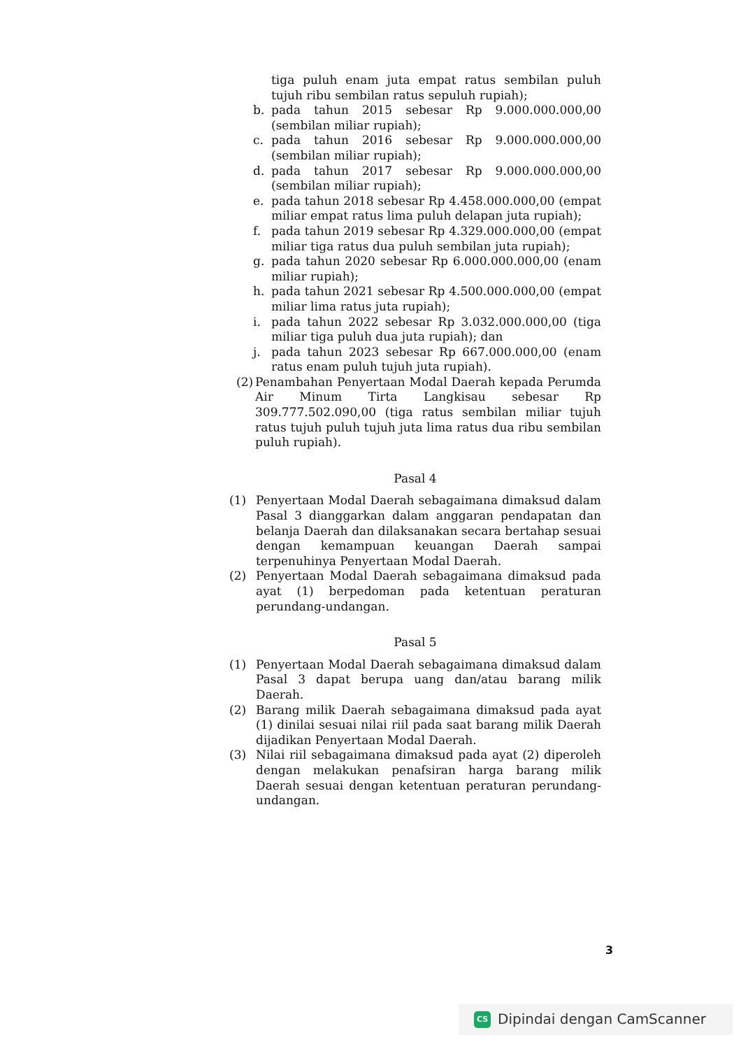tiga puluh enam juta empat ratus sembilan puluh tujuh ribu sembilan ratus sepuluh rupiah);
b. pada tahun 2015 sebesar Rp 9.000.000.000,00 (sembilan miliar rupiah);
c. pada tahun 2016 sebesar Rp 9.000.000.000,00 (sembilan miliar rupiah);
d. pada tahun 2017 sebesar Rp 9.000.000.000,00 (sembilan miliar rupiah);
e. pada tahun 2018 sebesar Rp 4.458.000.000,00 (empat miliar empat ratus lima puluh delapan juta rupiah);
f. pada tahun 2019 sebesar Rp 4.329.000.000,00 (empat miliar tiga ratus dua puluh sembilan juta rupiah);
g. pada tahun 2020 sebesar Rp 6.000.000.000,00 (enam miliar rupiah);
h. pada tahun 2021 sebesar Rp 4.500.000.000,00 (empat miliar lima ratus juta rupiah);
i. pada tahun 2022 sebesar Rp 3.032.000.000,00 (tiga miliar tiga puluh dua juta rupiah); dan
j. pada tahun 2023 sebesar Rp 667.000.000,00 (enam ratus enam puluh tujuh juta rupiah).
(2) Penambahan Penyertaan Modal Daerah kepada Perumda Air Minum Tirta Langkisau sebesar Rp 309.777.502.090,00 (tiga ratus sembilan miliar tujuh ratus tujuh puluh tujuh juta lima ratus dua ribu sembilan puluh rupiah).
Pasal 4
(1) Penyertaan Modal Daerah sebagaimana dimaksud dalam Pasal 3 dianggarkan dalam anggaran pendapatan dan belanja Daerah dan dilaksanakan secara bertahap sesuai dengan kemampuan keuangan Daerah sampai terpenuhinya Penyertaan Modal Daerah.
(2) Penyertaan Modal Daerah sebagaimana dimaksud pada ayat (1) berpedoman pada ketentuan peraturan perundang-undangan.
Pasal 5
(1) Penyertaan Modal Daerah sebagaimana dimaksud dalam Pasal 3 dapat berupa uang dan/atau barang milik Daerah.
(2) Barang milik Daerah sebagaimana dimaksud pada ayat (1) dinilai sesuai nilai riil pada saat barang milik Daerah dijadikan Penyertaan Modal Daerah.
(3) Nilai riil sebagaimana dimaksud pada ayat (2) diperoleh dengan melakukan penafsiran harga barang milik Daerah sesuai dengan ketentuan peraturan perundang-undangan.
3
CS Dipindai dengan CamScanner